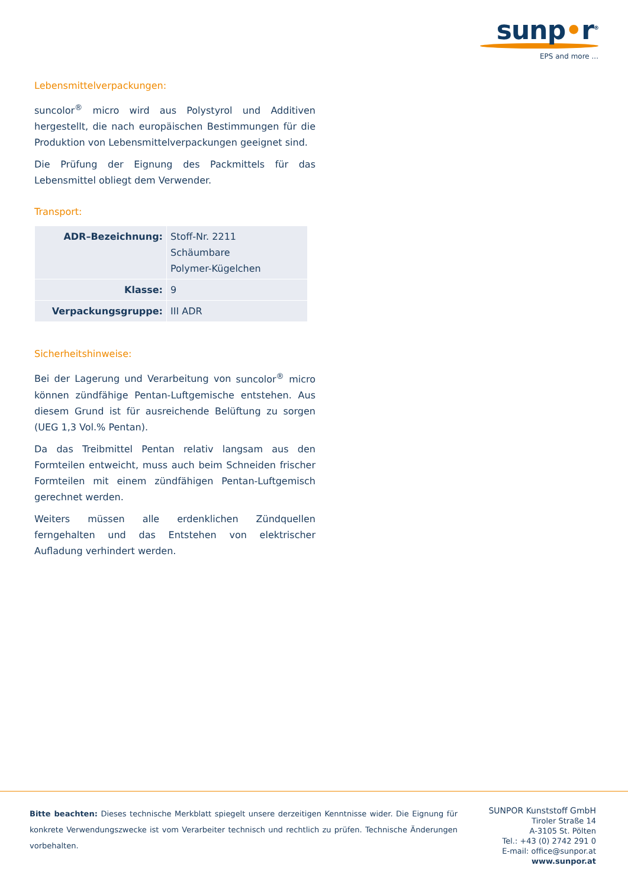sunp•r<sup>®</sup>
EPS and more ...
Lebensmittelverpackungen:
suncolor<sup>®</sup> micro wird aus Polystyrol und Additiven hergestellt, die nach europäischen Bestimmungen für die Produktion von Lebensmittelverpackungen geeignet sind.
Die Prüfung der Eignung des Packmittels für das Lebensmittel obliegt dem Verwender.
Transport:
| ADR–Bezeichnung: | Stoff-Nr. 2211 Schäumbare Polymer-Kügelchen |
| Klasse: | 9 |
| Verpackungsgruppe: | III ADR |
Sicherheitshinweise:
Bei der Lagerung und Verarbeitung von suncolor<sup>®</sup> micro können zündfähige Pentan-Luftgemische entstehen. Aus diesem Grund ist für ausreichende Belüftung zu sorgen (UEG 1,3 Vol.% Pentan).
Da das Treibmittel Pentan relativ langsam aus den Formteilen entweicht, muss auch beim Schneiden frischer Formteilen mit einem zündfähigen Pentan-Luftgemisch gerechnet werden.
Weiters müssen alle erdenklichen Zündquellen ferngehalten und das Entstehen von elektrischer Aufladung verhindert werden.
Bitte beachten: Dieses technische Merkblatt spiegelt unsere derzeitigen Kenntnisse wider. Die Eignung für konkrete Verwendungszwecke ist vom Verarbeiter technisch und rechtlich zu prüfen. Technische Änderungen vorbehalten.
SUNPOR Kunststoff GmbH
Tiroler Straße 14
A-3105 St. Pölten
Tel.: +43 (0) 2742 291 0
E-mail: office@sunpor.at
www.sunpor.at